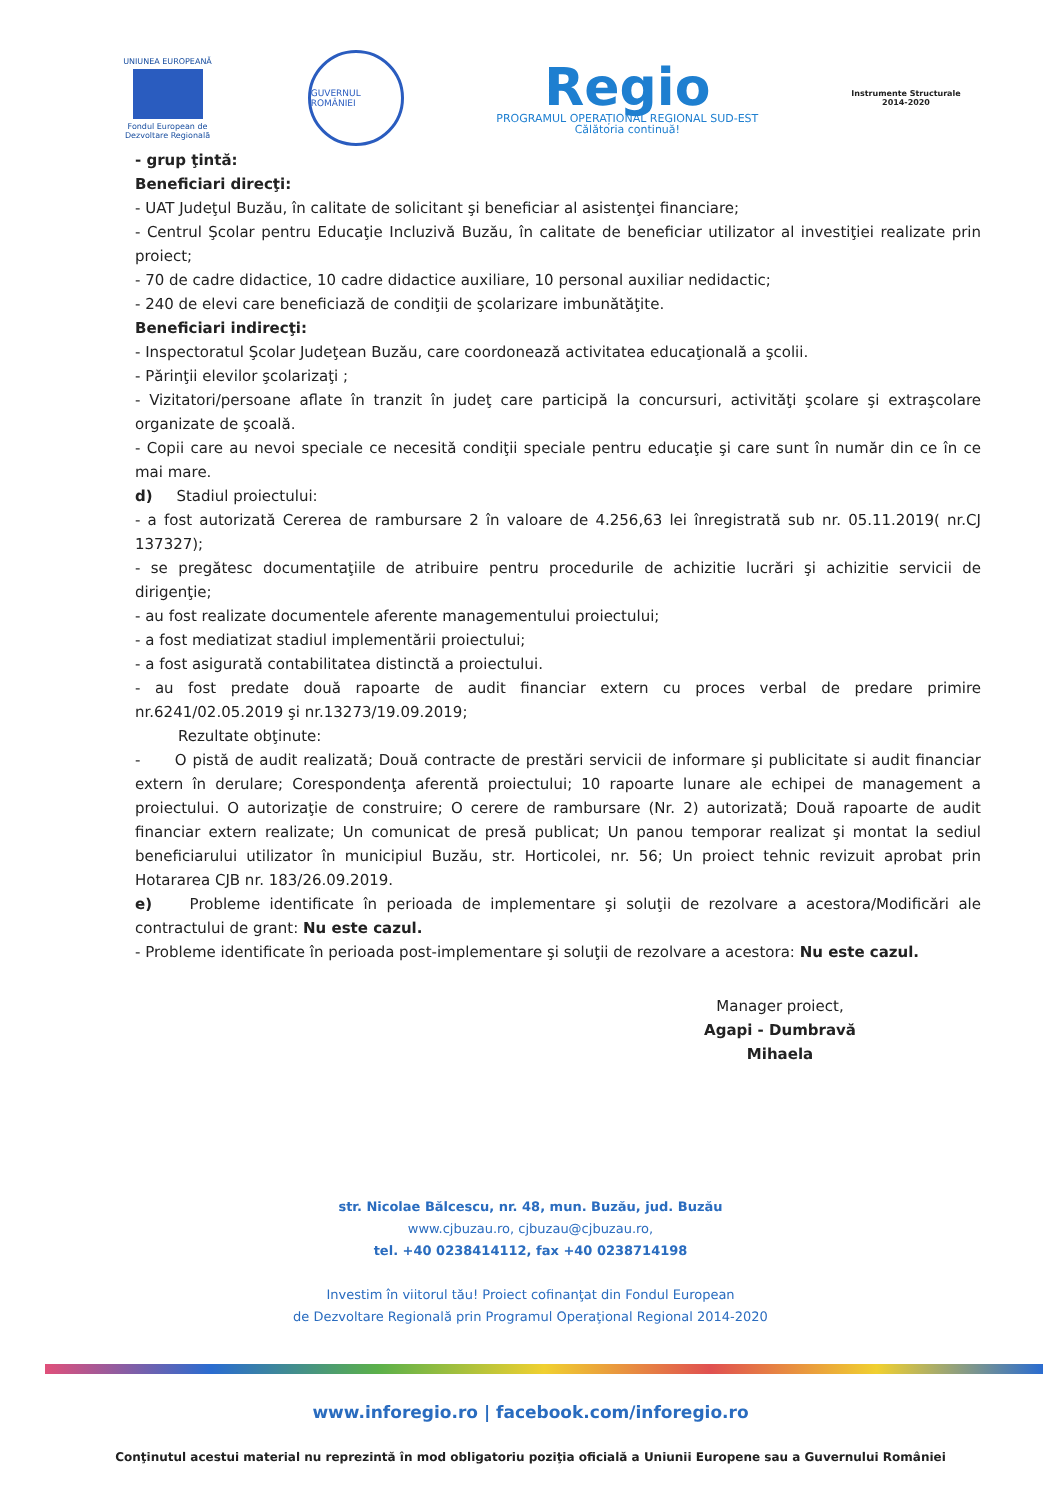UNIUNEA EUROPEANĂ
Fondul European de Dezvoltare Regională
GUVERNUL ROMÂNIEI
Regio
PROGRAMUL OPERAȚIONAL REGIONAL SUD-EST
Călătoria continuă!
Instrumente Structurale
2014-2020
- grup ţintă:
Beneficiari direcţi:
- UAT Judeţul Buzău, în calitate de solicitant şi beneficiar al asistenţei financiare;
- Centrul Şcolar pentru Educaţie Incluzivă Buzău, în calitate de beneficiar utilizator al investiţiei realizate prin proiect;
- 70 de cadre didactice, 10 cadre didactice auxiliare, 10 personal auxiliar nedidactic;
- 240 de elevi care beneficiază de condiţii de şcolarizare imbunătăţite.
Beneficiari indirecţi:
- Inspectoratul Şcolar Judeţean Buzău, care coordonează activitatea educaţională a şcolii.
- Părinţii elevilor şcolarizaţi ;
- Vizitatori/persoane aflate în tranzit în judeţ care participă la concursuri, activităţi şcolare şi extraşcolare organizate de şcoală.
- Copii care au nevoi speciale ce necesită condiţii speciale pentru educaţie şi care sunt în număr din ce în ce mai mare.
d) Stadiul proiectului:
- a fost autorizată Cererea de rambursare 2 în valoare de 4.256,63 lei înregistrată sub nr. 05.11.2019( nr.CJ 137327);
- se pregătesc documentaţiile de atribuire pentru procedurile de achizitie lucrări şi achizitie servicii de dirigenţie;
- au fost realizate documentele aferente managementului proiectului;
- a fost mediatizat stadiul implementării proiectului;
- a fost asigurată contabilitatea distinctă a proiectului.
- au fost predate două rapoarte de audit financiar extern cu proces verbal de predare primire nr.6241/02.05.2019 şi nr.13273/19.09.2019;
Rezultate obţinute:
- O pistă de audit realizată; Două contracte de prestări servicii de informare şi publicitate si audit financiar extern în derulare; Corespondenţa aferentă proiectului; 10 rapoarte lunare ale echipei de management a proiectului. O autorizaţie de construire; O cerere de rambursare (Nr. 2) autorizată; Două rapoarte de audit financiar extern realizate; Un comunicat de presă publicat; Un panou temporar realizat şi montat la sediul beneficiarului utilizator în municipiul Buzău, str. Horticolei, nr. 56; Un proiect tehnic revizuit aprobat prin Hotararea CJB nr. 183/26.09.2019.
e) Probleme identificate în perioada de implementare şi soluţii de rezolvare a acestora/Modificări ale contractului de grant: Nu este cazul.
- Probleme identificate în perioada post-implementare şi soluţii de rezolvare a acestora: Nu este cazul.
Manager proiect,
Agapi - Dumbravă Mihaela
str. Nicolae Bălcescu, nr. 48, mun. Buzău, jud. Buzău
www.cjbuzau.ro, cjbuzau@cjbuzau.ro,
tel. +40 0238414112, fax +40 0238714198
Investim în viitorul tău! Proiect cofinanţat din Fondul European
de Dezvoltare Regională prin Programul Operaţional Regional 2014-2020
www.inforegio.ro | facebook.com/inforegio.ro
Conţinutul acestui material nu reprezintă în mod obligatoriu poziţia oficială a Uniunii Europene sau a Guvernului României